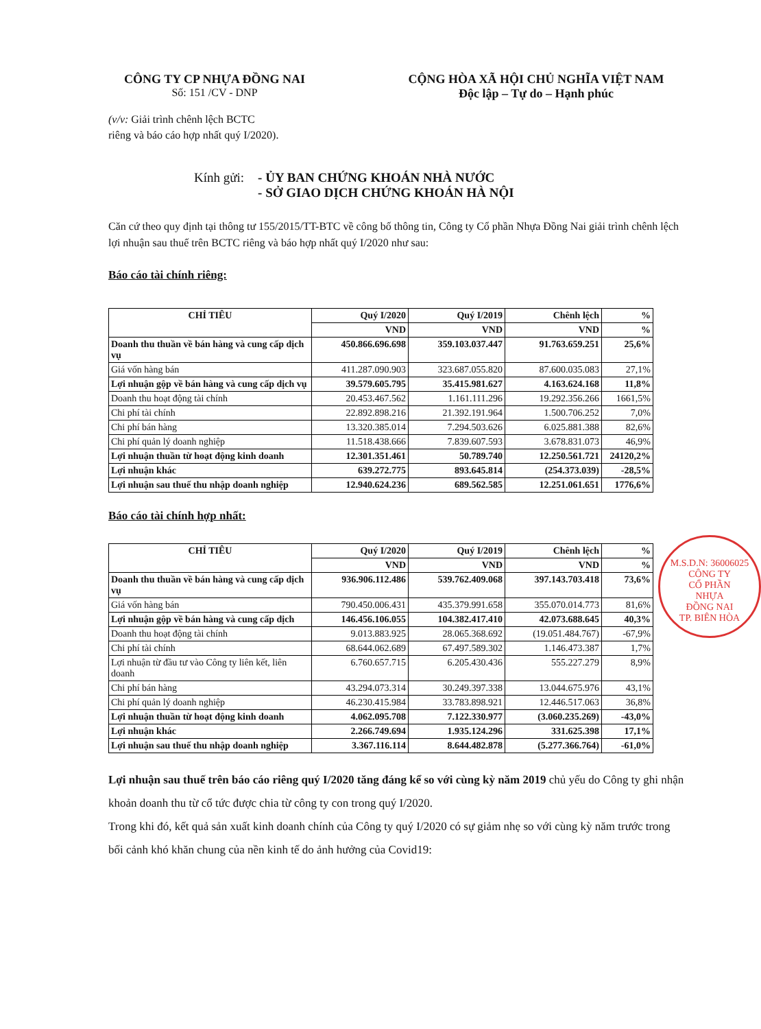CÔNG TY CP NHỰA ĐỒNG NAI
Số: 151 /CV - DNP
CỘNG HÒA XÃ HỘI CHỦ NGHĨA VIỆT NAM
Độc lập – Tự do – Hạnh phúc
(v/v: Giải trình chênh lệch BCTC
riêng và báo cáo hợp nhất quý I/2020).
Kính gửi: - ỦY BAN CHỨNG KHOÁN NHÀ NƯỚC
- SỞ GIAO DỊCH CHỨNG KHOÁN HÀ NỘI
Căn cứ theo quy định tại thông tư 155/2015/TT-BTC về công bố thông tin, Công ty Cổ phần Nhựa Đồng Nai giải trình chênh lệch lợi nhuận sau thuế trên BCTC riêng và báo hợp nhất quý I/2020 như sau:
Báo cáo tài chính riêng:
| CHỈ TIÊU | Quý I/2020 | Quý I/2019 | Chênh lệch | % |
| --- | --- | --- | --- | --- |
| | VND | VND | VND | % |
| Doanh thu thuần về bán hàng và cung cấp dịch vụ | 450.866.696.698 | 359.103.037.447 | 91.763.659.251 | 25,6% |
| Giá vốn hàng bán | 411.287.090.903 | 323.687.055.820 | 87.600.035.083 | 27,1% |
| Lợi nhuận gộp về bán hàng và cung cấp dịch vụ | 39.579.605.795 | 35.415.981.627 | 4.163.624.168 | 11,8% |
| Doanh thu hoạt động tài chính | 20.453.467.562 | 1.161.111.296 | 19.292.356.266 | 1661,5% |
| Chi phí tài chính | 22.892.898.216 | 21.392.191.964 | 1.500.706.252 | 7,0% |
| Chi phí bán hàng | 13.320.385.014 | 7.294.503.626 | 6.025.881.388 | 82,6% |
| Chi phí quản lý doanh nghiệp | 11.518.438.666 | 7.839.607.593 | 3.678.831.073 | 46,9% |
| Lợi nhuận thuần từ hoạt động kinh doanh | 12.301.351.461 | 50.789.740 | 12.250.561.721 | 24120,2% |
| Lợi nhuận khác | 639.272.775 | 893.645.814 | (254.373.039) | -28,5% |
| Lợi nhuận sau thuế thu nhập doanh nghiệp | 12.940.624.236 | 689.562.585 | 12.251.061.651 | 1776,6% |
Báo cáo tài chính hợp nhất:
| CHỈ TIÊU | Quý I/2020 | Quý I/2019 | Chênh lệch | % |
| --- | --- | --- | --- | --- |
| | VND | VND | VND | % |
| Doanh thu thuần về bán hàng và cung cấp dịch vụ | 936.906.112.486 | 539.762.409.068 | 397.143.703.418 | 73,6% |
| Giá vốn hàng bán | 790.450.006.431 | 435.379.991.658 | 355.070.014.773 | 81,6% |
| Lợi nhuận gộp về bán hàng và cung cấp dịch | 146.456.106.055 | 104.382.417.410 | 42.073.688.645 | 40,3% |
| Doanh thu hoạt động tài chính | 9.013.883.925 | 28.065.368.692 | (19.051.484.767) | -67,9% |
| Chi phí tài chính | 68.644.062.689 | 67.497.589.302 | 1.146.473.387 | 1,7% |
| Lợi nhuận từ đầu tư vào Công ty liên kết, liên doanh | 6.760.657.715 | 6.205.430.436 | 555.227.279 | 8,9% |
| Chi phí bán hàng | 43.294.073.314 | 30.249.397.338 | 13.044.675.976 | 43,1% |
| Chi phí quản lý doanh nghiệp | 46.230.415.984 | 33.783.898.921 | 12.446.517.063 | 36,8% |
| Lợi nhuận thuần từ hoạt động kinh doanh | 4.062.095.708 | 7.122.330.977 | (3.060.235.269) | -43,0% |
| Lợi nhuận khác | 2.266.749.694 | 1.935.124.296 | 331.625.398 | 17,1% |
| Lợi nhuận sau thuế thu nhập doanh nghiệp | 3.367.116.114 | 8.644.482.878 | (5.277.366.764) | -61,0% |
Lợi nhuận sau thuế trên báo cáo riêng quý I/2020 tăng đáng kể so với cùng kỳ năm 2019 chủ yếu do Công ty ghi nhận khoản doanh thu từ cổ tức được chia từ công ty con trong quý I/2020.
Trong khi đó, kết quả sản xuất kinh doanh chính của Công ty quý I/2020 có sự giảm nhẹ so với cùng kỳ năm trước trong bối cảnh khó khăn chung của nền kinh tế do ảnh hưởng của Covid19:
M.S.D.N: 36006025
CÔNG TY
CỔ PHẦN
NHỰA
ĐỒNG NAI
TP. BIÊN HÒA